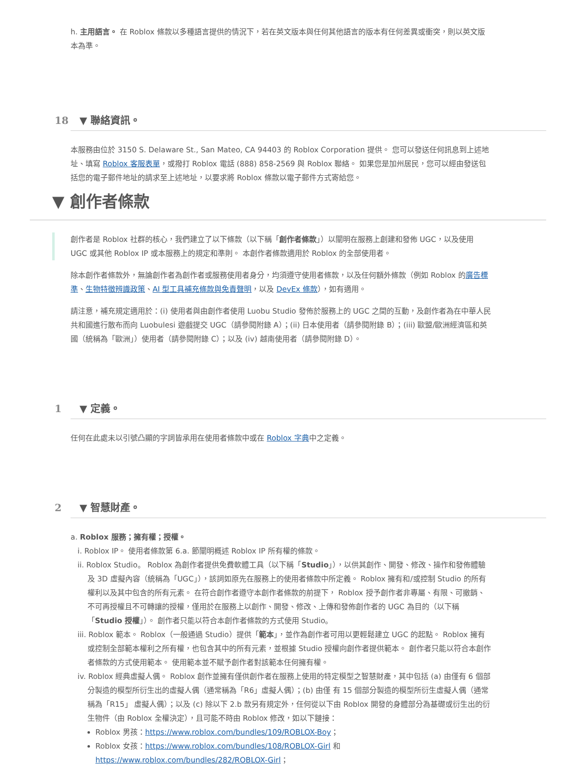h. 主用語言。 在 Roblox 條款以多種語言提供的情況下，若在英文版本與任何其他語言的版本有任何差異或衝突，則以英文版本為準。
18 ▼ 聯絡資訊。
本服務由位於 3150 S. Delaware St., San Mateo, CA 94403 的 Roblox Corporation 提供。 您可以發送任何訊息到上述地址、填寫 Roblox 客服表單，或撥打 Roblox 電話 (888) 858-2569 與 Roblox 聯絡。 如果您是加州居民，您可以經由發送包括您的電子郵件地址的請求至上述地址，以要求將 Roblox 條款以電子郵件方式寄給您。
▼ 創作者條款
創作者是 Roblox 社群的核心，我們建立了以下條款（以下稱「創作者條款」）以闡明在服務上創建和發佈 UGC，以及使用 UGC 或其他 Roblox IP 或本服務上的規定和準則。 本創作者條款適用於 Roblox 的全部使用者。
除本創作者條款外，無論創作者為創作者或服務使用者身分，均須遵守使用者條款，以及任何額外條款（例如 Roblox 的廣告標準、生物特徵辨識政策、AI 型工具補充條款與免責聲明，以及 DevEx 條款），如有適用。
請注意，補充規定適用於：(i) 使用者與由創作者使用 Luobu Studio 發佈於服務上的 UGC 之間的互動，及創作者為在中華人民共和國進行散布而向 Luobulesi 遊戲提交 UGC（請參閱附錄 A）；(ii) 日本使用者（請參閱附錄 B）；(iii) 歐盟/歐洲經濟區和英國（統稱為「歐洲」）使用者（請參閱附錄 C）；以及 (iv) 越南使用者（請參閱附錄 D）。
1 ▼ 定義。
任何在此處未以引號凸顯的字詞皆承用在使用者條款中或在 Roblox 字典中之定義。
2 ▼ 智慧財產。
a. Roblox 服務；擁有權；授權。
i. Roblox IP。 使用者條款第 6.a. 節闡明概述 Roblox IP 所有權的條款。
ii. Roblox Studio。 Roblox 為創作者提供免費軟體工具（以下稱「Studio」），以供其創作、開發、修改、操作和發佈體驗及 3D 虛擬內容（統稱為「UGC」），該詞如原先在服務上的使用者條款中所定義。 Roblox 擁有和/或控制 Studio 的所有權利以及其中包含的所有元素。 在符合創作者遵守本創作者條款的前提下， Roblox 授予創作者非專屬、有限、可撤銷、不可再授權且不可轉讓的授權，僅用於在服務上以創作、開發、修改、上傳和發佈創作者的 UGC 為目的（以下稱「Studio 授權」）。 創作者只能以符合本創作者條款的方式使用 Studio。
iii. Roblox 範本。 Roblox（一般通過 Studio）提供「範本」，並作為創作者可用以更輕鬆建立 UGC 的起點。 Roblox 擁有或控制全部範本權利之所有權，也包含其中的所有元素，並根據 Studio 授權向創作者提供範本。 創作者只能以符合本創作者條款的方式使用範本。 使用範本並不賦予創作者對該範本任何擁有權。
iv. Roblox 經典虛擬人偶。 Roblox 創作並擁有僅供創作者在服務上使用的特定模型之智慧財產，其中包括 (a) 由僅有 6 個部分製造的模型所衍生出的虛擬人偶（通常稱為「R6」虛擬人偶）；(b) 由僅 有 15 個部分製造的模型所衍生虛擬人偶（通常稱為「R15」 虛擬人偶）；以及 (c) 除以下 2.b 款另有規定外，任何從以下由 Roblox 開發的身體部分為基礎或衍生出的衍生物件（由 Roblox 全權決定），且可能不時由 Roblox 修改，如以下鏈接：
Roblox 男孩：https://www.roblox.com/bundles/109/ROBLOX-Boy；
Roblox 女孩：https://www.roblox.com/bundles/108/ROBLOX-Girl 和 https://www.roblox.com/bundles/282/ROBLOX-Girl；